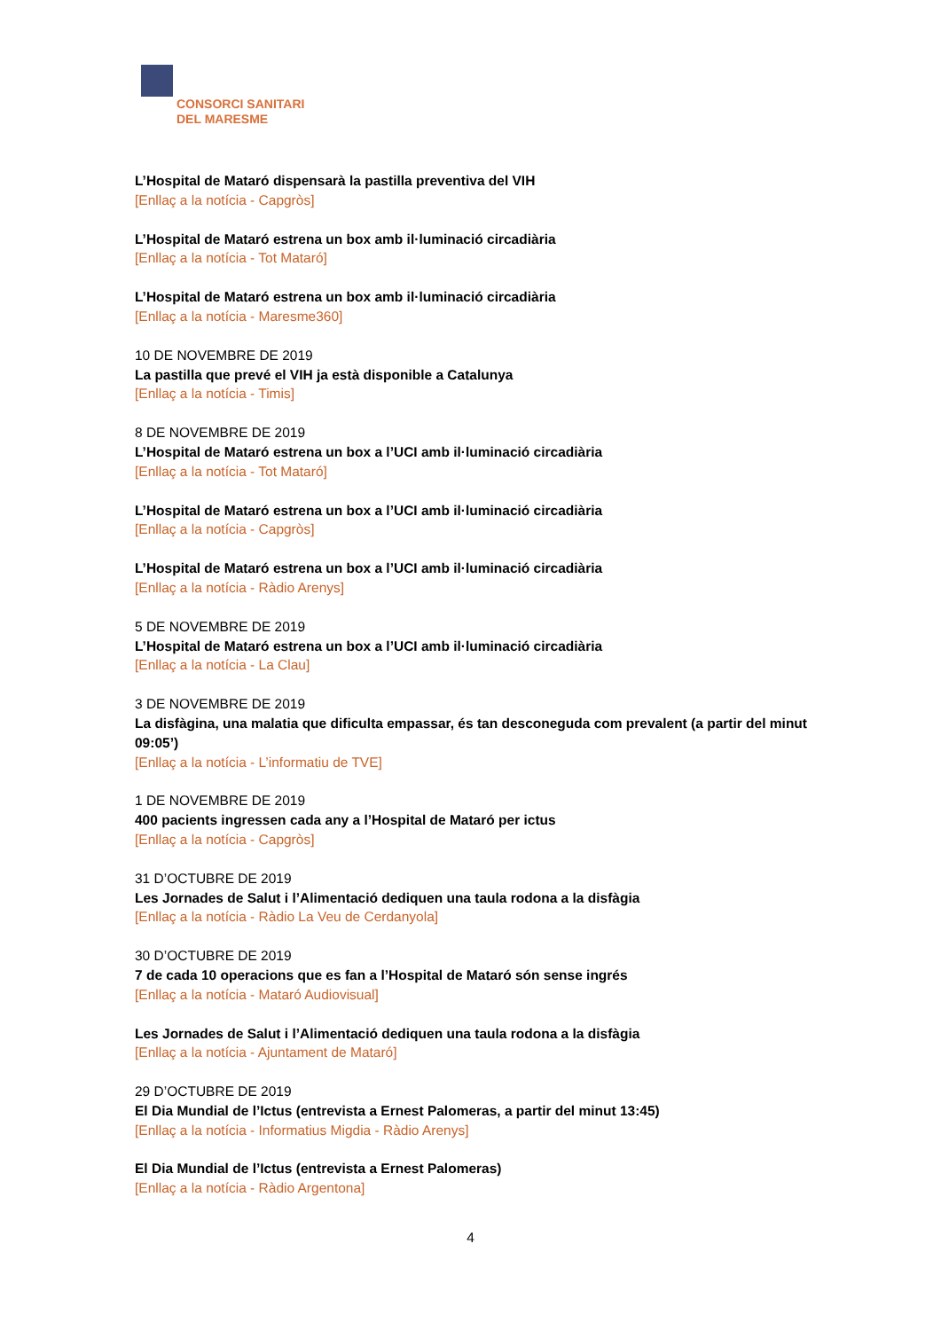CONSORCI SANITARI
DEL MARESME
L’Hospital de Mataró dispensarà la pastilla preventiva del VIH
[Enllaç a la notícia - Capgròs]
L’Hospital de Mataró estrena un box amb il·luminació circadiària
[Enllaç a la notícia - Tot Mataró]
L’Hospital de Mataró estrena un box amb il·luminació circadiària
[Enllaç a la notícia - Maresme360]
10 DE NOVEMBRE DE 2019
La pastilla que prevé el VIH ja està disponible a Catalunya
[Enllaç a la notícia - Timis]
8 DE NOVEMBRE DE 2019
L’Hospital de Mataró estrena un box a l’UCI amb il·luminació circadiària
[Enllaç a la notícia - Tot Mataró]
L’Hospital de Mataró estrena un box a l’UCI amb il·luminació circadiària
[Enllaç a la notícia - Capgròs]
L’Hospital de Mataró estrena un box a l’UCI amb il·luminació circadiària
[Enllaç a la notícia - Ràdio Arenys]
5 DE NOVEMBRE DE 2019
L’Hospital de Mataró estrena un box a l’UCI amb il·luminació circadiària
[Enllaç a la notícia - La Clau]
3 DE NOVEMBRE DE 2019
La disfàgina, una malatia que dificulta empassar, és tan desconeguda com prevalent (a partir del minut 09:05’)
[Enllaç a la notícia - L’informatiu de TVE]
1 DE NOVEMBRE DE 2019
400 pacients ingressen cada any a l’Hospital de Mataró per ictus
[Enllaç a la notícia - Capgròs]
31 D’OCTUBRE DE 2019
Les Jornades de Salut i l’Alimentació dediquen una taula rodona a la disfàgia
[Enllaç a la notícia - Ràdio La Veu de Cerdanyola]
30 D’OCTUBRE DE 2019
7 de cada 10 operacions que es fan a l’Hospital de Mataró són sense ingrés
[Enllaç a la notícia - Mataró Audiovisual]
Les Jornades de Salut i l’Alimentació dediquen una taula rodona a la disfàgia
[Enllaç a la notícia - Ajuntament de Mataró]
29 D’OCTUBRE DE 2019
El Dia Mundial de l’Ictus (entrevista a Ernest Palomeras, a partir del minut 13:45)
[Enllaç a la notícia - Informatius Migdia - Ràdio Arenys]
El Dia Mundial de l’Ictus (entrevista a Ernest Palomeras)
[Enllaç a la notícia - Ràdio Argentona]
4